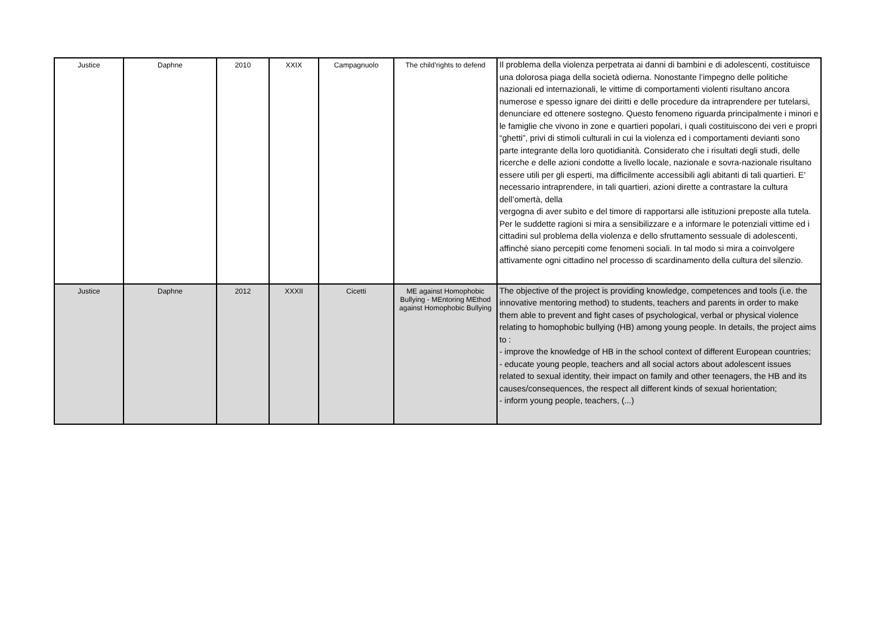| Justice | Daphne | 2010 | XXIX | Campagnuolo | The child’rights to defend | Il problema della violenza perpetrata ai danni di bambini e di adolescenti, costituisce una dolorosa piaga della società odierna. Nonostante l’impegno delle politiche nazionali ed internazionali, le vittime di comportamenti violenti risultano ancora numerose e spesso ignare dei diritti e delle procedure da intraprendere per tutelarsi, denunciare ed ottenere sostegno. Questo fenomeno riguarda principalmente i minori e le famiglie che vivono in zone e quartieri popolari, i quali costituiscono dei veri e propri “ghetti”, privi di stimoli culturali in cui la violenza ed i comportamenti devianti sono parte integrante della loro quotidianità. Considerato che i risultati degli studi, delle ricerche e delle azioni condotte a livello locale, nazionale e sovra-nazionale risultano essere utili per gli esperti, ma difficilmente accessibili agli abitanti di tali quartieri. E’ necessario intraprendere, in tali quartieri, azioni dirette a contrastare la cultura dell’omertà, della vergogna di aver subìto e del timore di rapportarsi alle istituzioni preposte alla tutela. Per le suddette ragioni si mira a sensibilizzare e a informare le potenziali vittime ed i cittadini sul problema della violenza e dello sfruttamento sessuale di adolescenti, affinchè siano percepiti come fenomeni sociali. In tal modo si mira a coinvolgere attivamente ogni cittadino nel processo di scardinamento della cultura del silenzio. |
| Justice | Daphne | 2012 | XXXII | Cicetti | ME against Homophobic Bullying - MEntoring MEthod against Homophobic Bullying | The objective of the project is providing knowledge, competences and tools (i.e. the innovative mentoring method) to students, teachers and parents in order to make them able to prevent and fight cases of psychological, verbal or physical violence relating to homophobic bullying (HB) among young people. In details, the project aims to : - improve the knowledge of HB in the school context of different European countries; - educate young people, teachers and all social actors about adolescent issues related to sexual identity, their impact on family and other teenagers, the HB and its causes/consequences, the respect all different kinds of sexual horientation; - inform young people, teachers, (...) |